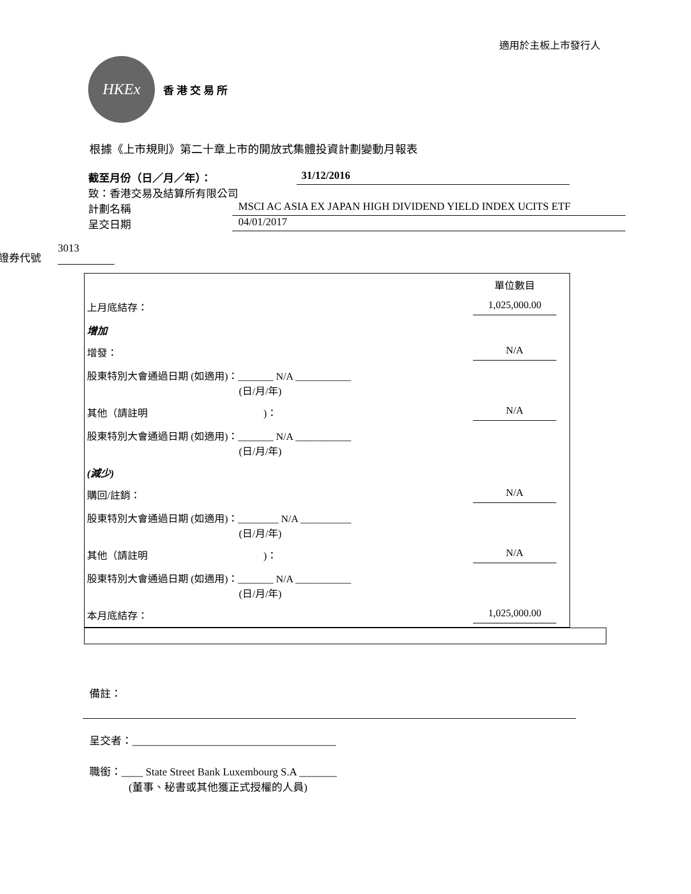適用於主板上市發行人
HKEx
香 港 交 易 所
根據《上市規則》第二十章上市的開放式集體投資計劃變動月報表
截至月份（日／月／年）： 31/12/2016
致：香港交易及結算所有限公司
計劃名稱 MSCI AC ASIA EX JAPAN HIGH DIVIDEND YIELD INDEX UCITS ETF
呈交日期 04/01/2017
證券代號 3013
| | 單位數目 | |
| 上月底結存： | 1,025,000.00 | |
| 增加 | | |
| 增發： | N/A | |
| 股東特別大會通過日期 (如適用)：_______ N/A ___________ (日/月/年) | | |
| 其他（請註明 )： | N/A | |
| 股東特別大會通過日期 (如適用)：_______ N/A ___________ (日/月/年) | | |
| (減少) | | |
| 購回/註銷： | N/A | |
| 股東特別大會通過日期 (如適用)：________ N/A __________ (日/月/年) | | |
| 其他（請註明 )： | N/A | |
| 股東特別大會通過日期 (如適用)：_______ N/A ___________ (日/月/年) | | |
| 本月底結存： | 1,025,000.00 | |
備註：
呈交者：______________________________________
職銜：____ State Street Bank Luxembourg S.A _______
(董事、秘書或其他獲正式授權的人員)